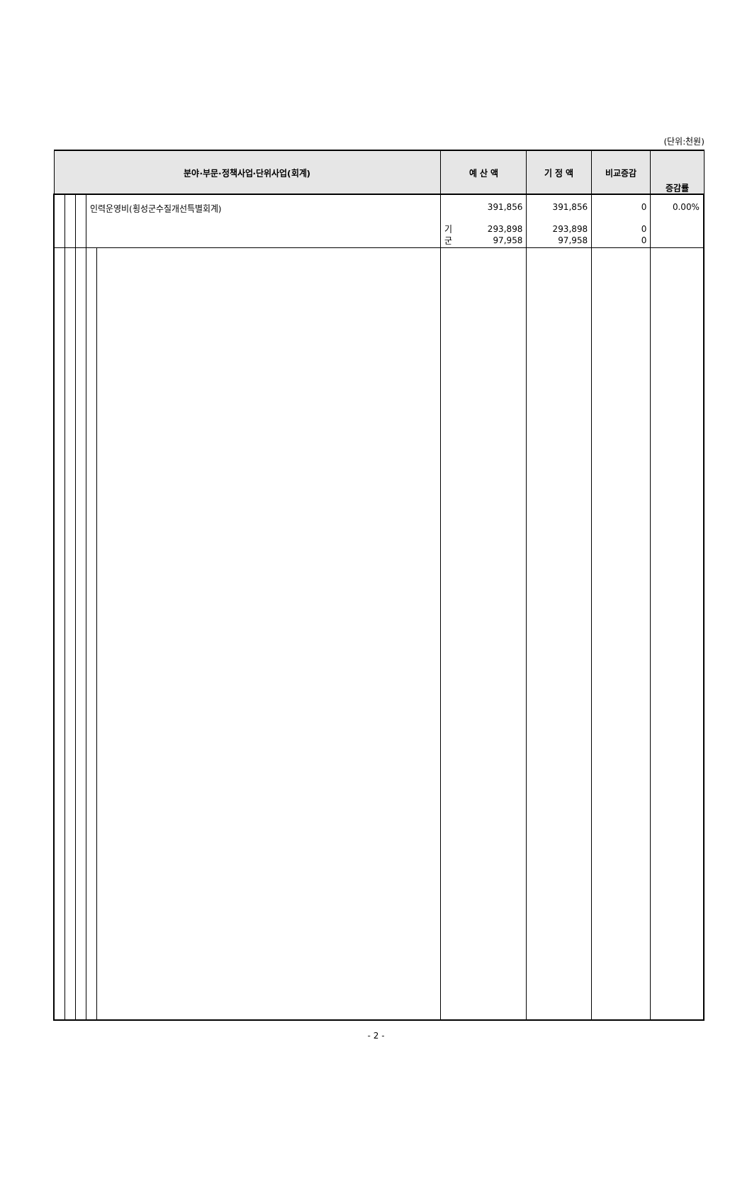(단위:천원)
| 분야·부문·정책사업·단위사업(회계) | | | | | 예 산 액 | | 기 정 액 | 비교증감 | 증감률 |
| --- | --- | --- | --- | --- | --- | --- | --- | --- | --- |
| | | | 인력운영비(횡성군수질개선특별회계) | | 기 군 | 391,856 293,898 97,958 | 391,856 293,898 97,958 | 0 0 0 | 0.00% |
- 2 -